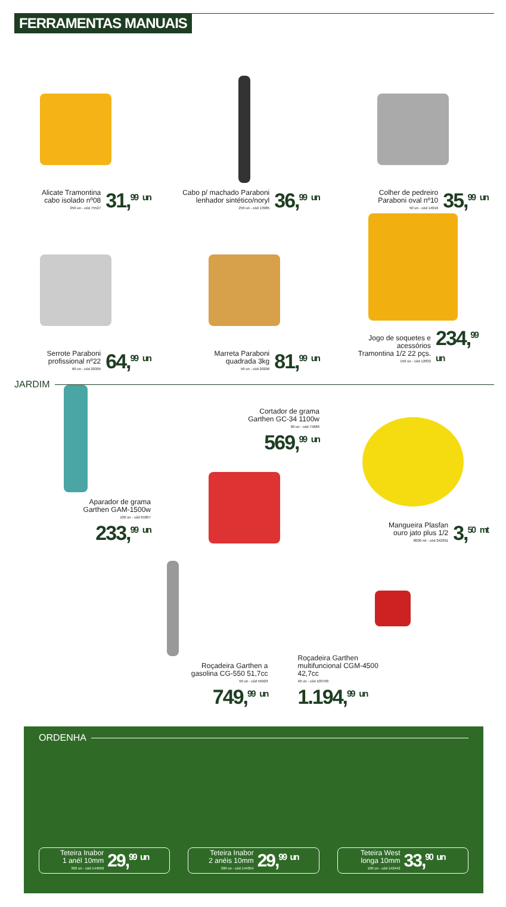FERRAMENTAS MANUAIS
Alicate Tramontina
cabo isolado nº08
250 un - cód 75527
31,<sup>99</sup> <sup>un</sup>
Cabo p/ machado Paraboni
lenhador sintético/noryl
250 un - cód 13985
36,<sup>99</sup> <sup>un</sup>
Colher de pedreiro
Paraboni oval nº10
50 un - cód 14016
35,<sup>99</sup> <sup>un</sup>
Serrote Paraboni
profissional nº22
60 un - cód 20305
64,<sup>99</sup> <sup>un</sup>
Marreta Paraboni
quadrada 3kg
50 un - cód 20206
81,<sup>99</sup> <sup>un</sup>
Jogo de soquetes e acessórios
Tramontina 1/2 22 pçs.
150 un - cód 12032
234,<sup>99</sup> <sup>un</sup>
JARDIM
Aparador de grama
Garthen GAM-1500w
100 un - cód 81867
233,<sup>99</sup> <sup>un</sup>
Cortador de grama
Garthen GC-34 1100w
60 un - cód 75686
569,<sup>99</sup> <sup>un</sup>
Mangueira Plasfan
ouro jato plus 1/2
8000 mt - cód 242691
3,<sup>50</sup> <sup>mt</sup>
Roçadeira Garthen a
gasolina CG-550 51,7cc
50 un - cód 56929
749,<sup>99</sup> <sup>un</sup>
Roçadeira Garthen
multifuncional CGM-4500
42,7cc
40 un - cód 103709
1.194,<sup>99</sup> <sup>un</sup>
ORDENHA
Teteira Inabor
1 anél 10mm
300 un - cód 144050
29,<sup>99</sup> <sup>un</sup>
Teteira Inabor
2 anéis 10mm
300 un - cód 144054
29,<sup>99</sup> <sup>un</sup>
Teteira West
longa 10mm
100 un - cód 142442
33,<sup>90</sup> <sup>un</sup>